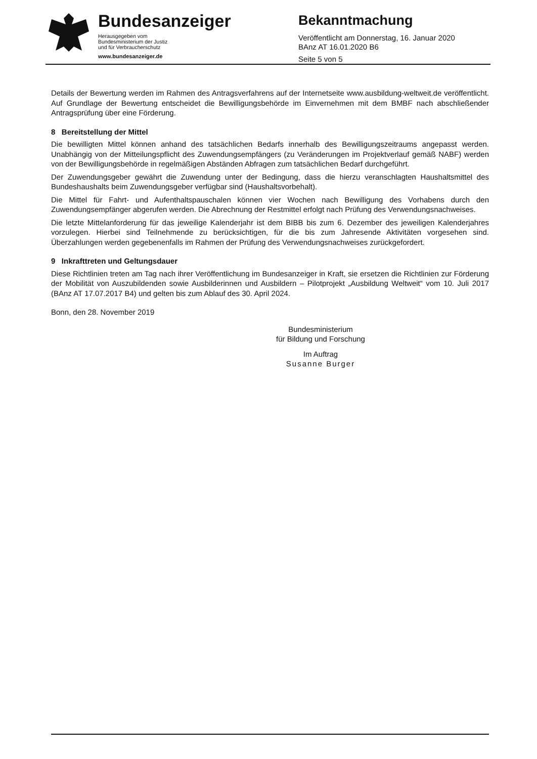Bundesanzeiger
Herausgegeben vom
Bundesministerium der Justiz
und für Verbraucherschutz
www.bundesanzeiger.de
Bekanntmachung
Veröffentlicht am Donnerstag, 16. Januar 2020
BAnz AT 16.01.2020 B6
Seite 5 von 5
Details der Bewertung werden im Rahmen des Antragsverfahrens auf der Internetseite www.ausbildung-weltweit.de veröffentlicht. Auf Grundlage der Bewertung entscheidet die Bewilligungsbehörde im Einvernehmen mit dem BMBF nach abschließender Antragsprüfung über eine Förderung.
8 Bereitstellung der Mittel
Die bewilligten Mittel können anhand des tatsächlichen Bedarfs innerhalb des Bewilligungszeitraums angepasst werden. Unabhängig von der Mitteilungspflicht des Zuwendungsempfängers (zu Veränderungen im Projektverlauf gemäß NABF) werden von der Bewilligungsbehörde in regelmäßigen Abständen Abfragen zum tatsächlichen Bedarf durchgeführt.
Der Zuwendungsgeber gewährt die Zuwendung unter der Bedingung, dass die hierzu veranschlagten Haushaltsmittel des Bundeshaushalts beim Zuwendungsgeber verfügbar sind (Haushaltsvorbehalt).
Die Mittel für Fahrt- und Aufenthaltspauschalen können vier Wochen nach Bewilligung des Vorhabens durch den Zuwendungsempfänger abgerufen werden. Die Abrechnung der Restmittel erfolgt nach Prüfung des Verwendungsnachweises.
Die letzte Mittelanforderung für das jeweilige Kalenderjahr ist dem BIBB bis zum 6. Dezember des jeweiligen Kalenderjahres vorzulegen. Hierbei sind Teilnehmende zu berücksichtigen, für die bis zum Jahresende Aktivitäten vorgesehen sind. Überzahlungen werden gegebenenfalls im Rahmen der Prüfung des Verwendungsnachweises zurückgefordert.
9 Inkrafttreten und Geltungsdauer
Diese Richtlinien treten am Tag nach ihrer Veröffentlichung im Bundesanzeiger in Kraft, sie ersetzen die Richtlinien zur Förderung der Mobilität von Auszubildenden sowie Ausbilderinnen und Ausbildern – Pilotprojekt „Ausbildung Weltweit“ vom 10. Juli 2017 (BAnz AT 17.07.2017 B4) und gelten bis zum Ablauf des 30. April 2024.
Bonn, den 28. November 2019
Bundesministerium
für Bildung und Forschung
Im Auftrag
Susanne Burger